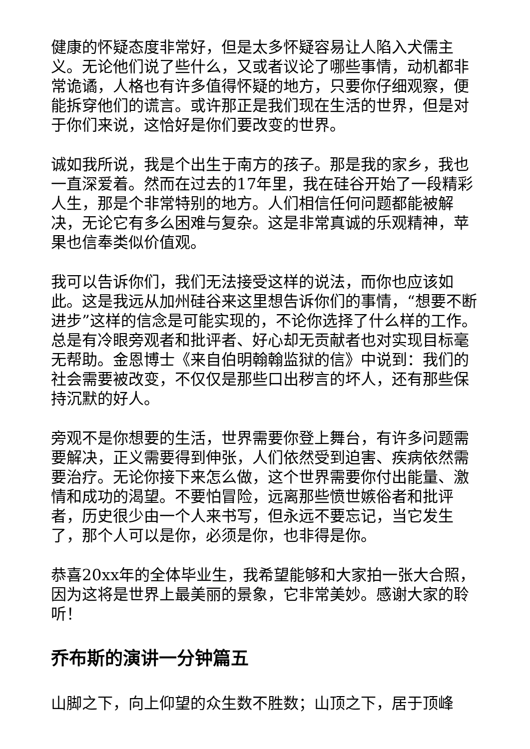健康的怀疑态度非常好，但是太多怀疑容易让人陷入犬儒主义。无论他们说了些什么，又或者议论了哪些事情，动机都非常诡谲，人格也有许多值得怀疑的地方，只要你仔细观察，便能拆穿他们的谎言。或许那正是我们现在生活的世界，但是对于你们来说，这恰好是你们要改变的世界。
诚如我所说，我是个出生于南方的孩子。那是我的家乡，我也一直深爱着。然而在过去的17年里，我在硅谷开始了一段精彩人生，那是个非常特别的地方。人们相信任何问题都能被解决，无论它有多么困难与复杂。这是非常真诚的乐观精神，苹果也信奉类似价值观。
我可以告诉你们，我们无法接受这样的说法，而你也应该如此。这是我远从加州硅谷来这里想告诉你们的事情，“想要不断进步”这样的信念是可能实现的，不论你选择了什么样的工作。总是有冷眼旁观者和批评者、好心却无贡献者也对实现目标毫无帮助。金恩博士《来自伯明翰翰监狱的信》中说到：我们的社会需要被改变，不仅仅是那些口出秽言的坏人，还有那些保持沉默的好人。
旁观不是你想要的生活，世界需要你登上舞台，有许多问题需要解决，正义需要得到伸张，人们依然受到迫害、疾病依然需要治疗。无论你接下来怎么做，这个世界需要你付出能量、激情和成功的渴望。不要怕冒险，远离那些愤世嫉俗者和批评者，历史很少由一个人来书写，但永远不要忘记，当它发生了，那个人可以是你，必须是你，也非得是你。
恭喜20xx年的全体毕业生，我希望能够和大家拍一张大合照，因为这将是世界上最美丽的景象，它非常美妙。感谢大家的聆听！
乔布斯的演讲一分钟篇五
山脚之下，向上仰望的众生数不胜数；山顶之下，居于顶峰